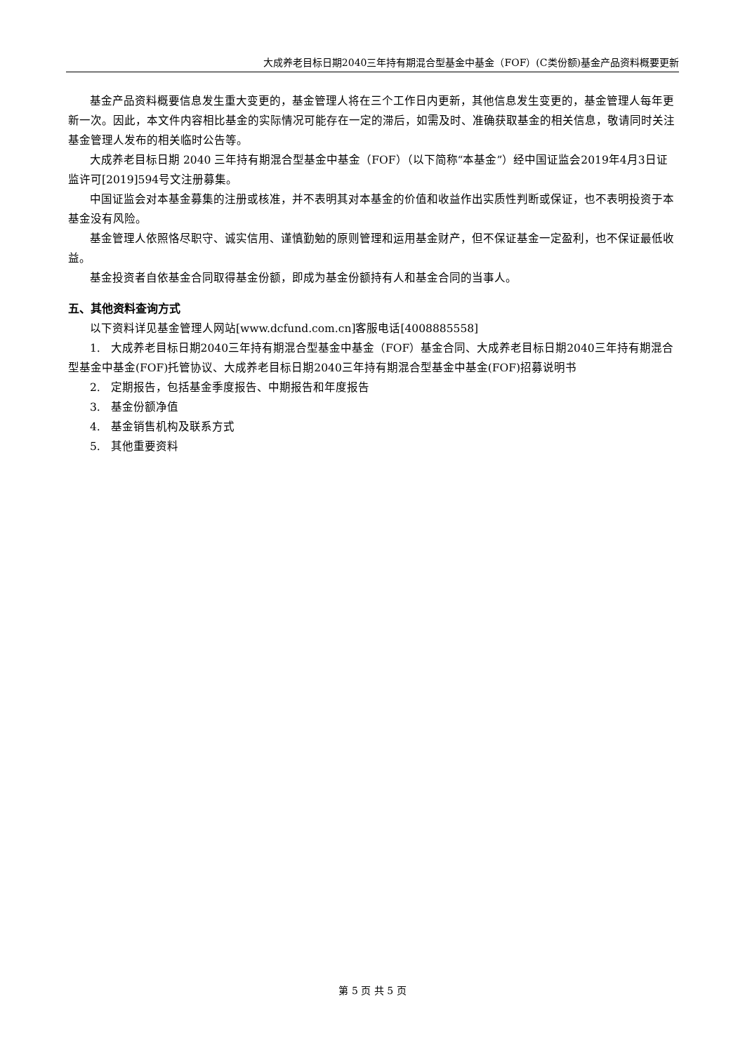大成养老目标日期2040三年持有期混合型基金中基金（FOF）(C类份额)基金产品资料概要更新
基金产品资料概要信息发生重大变更的，基金管理人将在三个工作日内更新，其他信息发生变更的，基金管理人每年更新一次。因此，本文件内容相比基金的实际情况可能存在一定的滞后，如需及时、准确获取基金的相关信息，敬请同时关注基金管理人发布的相关临时公告等。
大成养老目标日期 2040 三年持有期混合型基金中基金（FOF）（以下简称“本基金”）经中国证监会2019年4月3日证监许可[2019]594号文注册募集。
中国证监会对本基金募集的注册或核准，并不表明其对本基金的价值和收益作出实质性判断或保证，也不表明投资于本基金没有风险。
基金管理人依照恪尽职守、诚实信用、谨慎勤勉的原则管理和运用基金财产，但不保证基金一定盈利，也不保证最低收益。
基金投资者自依基金合同取得基金份额，即成为基金份额持有人和基金合同的当事人。
五、其他资料查询方式
以下资料详见基金管理人网站[www.dcfund.com.cn]客服电话[4008885558]
1. 大成养老目标日期2040三年持有期混合型基金中基金（FOF）基金合同、大成养老目标日期2040三年持有期混合型基金中基金(FOF)托管协议、大成养老目标日期2040三年持有期混合型基金中基金(FOF)招募说明书
2. 定期报告，包括基金季度报告、中期报告和年度报告
3. 基金份额净值
4. 基金销售机构及联系方式
5. 其他重要资料
第 5 页 共 5 页